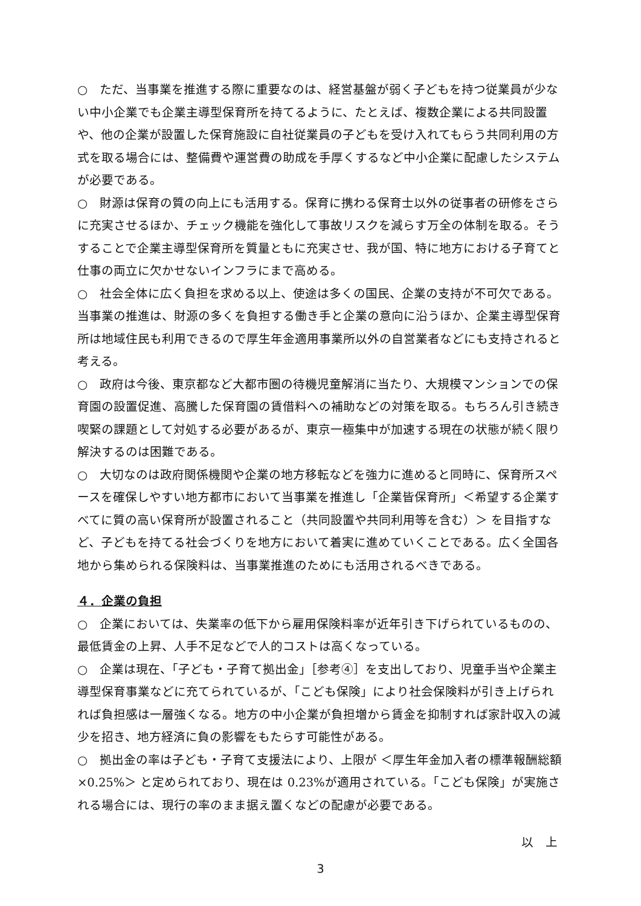○　ただ、当事業を推進する際に重要なのは、経営基盤が弱く子どもを持つ従業員が少ない中小企業でも企業主導型保育所を持てるように、たとえば、複数企業による共同設置や、他の企業が設置した保育施設に自社従業員の子どもを受け入れてもらう共同利用の方式を取る場合には、整備費や運営費の助成を手厚くするなど中小企業に配慮したシステムが必要である。
○　財源は保育の質の向上にも活用する。保育に携わる保育士以外の従事者の研修をさらに充実させるほか、チェック機能を強化して事故リスクを減らす万全の体制を取る。そうすることで企業主導型保育所を質量ともに充実させ、我が国、特に地方における子育てと仕事の両立に欠かせないインフラにまで高める。
○　社会全体に広く負担を求める以上、使途は多くの国民、企業の支持が不可欠である。当事業の推進は、財源の多くを負担する働き手と企業の意向に沿うほか、企業主導型保育所は地域住民も利用できるので厚生年金適用事業所以外の自営業者などにも支持されると考える。
○　政府は今後、東京都など大都市圏の待機児童解消に当たり、大規模マンションでの保育園の設置促進、高騰した保育園の賃借料への補助などの対策を取る。もちろん引き続き喫緊の課題として対処する必要があるが、東京一極集中が加速する現在の状態が続く限り解決するのは困難である。
○　大切なのは政府関係機関や企業の地方移転などを強力に進めると同時に、保育所スペースを確保しやすい地方都市において当事業を推進し「企業皆保育所」＜希望する企業すべてに質の高い保育所が設置されること（共同設置や共同利用等を含む）＞ を目指すなど、子どもを持てる社会づくりを地方において着実に進めていくことである。広く全国各地から集められる保険料は、当事業推進のためにも活用されるべきである。
４．企業の負担
○　企業においては、失業率の低下から雇用保険料率が近年引き下げられているものの、最低賃金の上昇、人手不足などで人的コストは高くなっている。
○　企業は現在、「子ども・子育て拠出金」［参考④］を支出しており、児童手当や企業主導型保育事業などに充てられているが、「こども保険」により社会保険料が引き上げられれば負担感は一層強くなる。地方の中小企業が負担増から賃金を抑制すれば家計収入の減少を招き、地方経済に負の影響をもたらす可能性がある。
○　拠出金の率は子ども・子育て支援法により、上限が ＜厚生年金加入者の標準報酬総額×0.25%＞ と定められており、現在は 0.23%が適用されている。「こども保険」が実施される場合には、現行の率のまま据え置くなどの配慮が必要である。
以　上
3